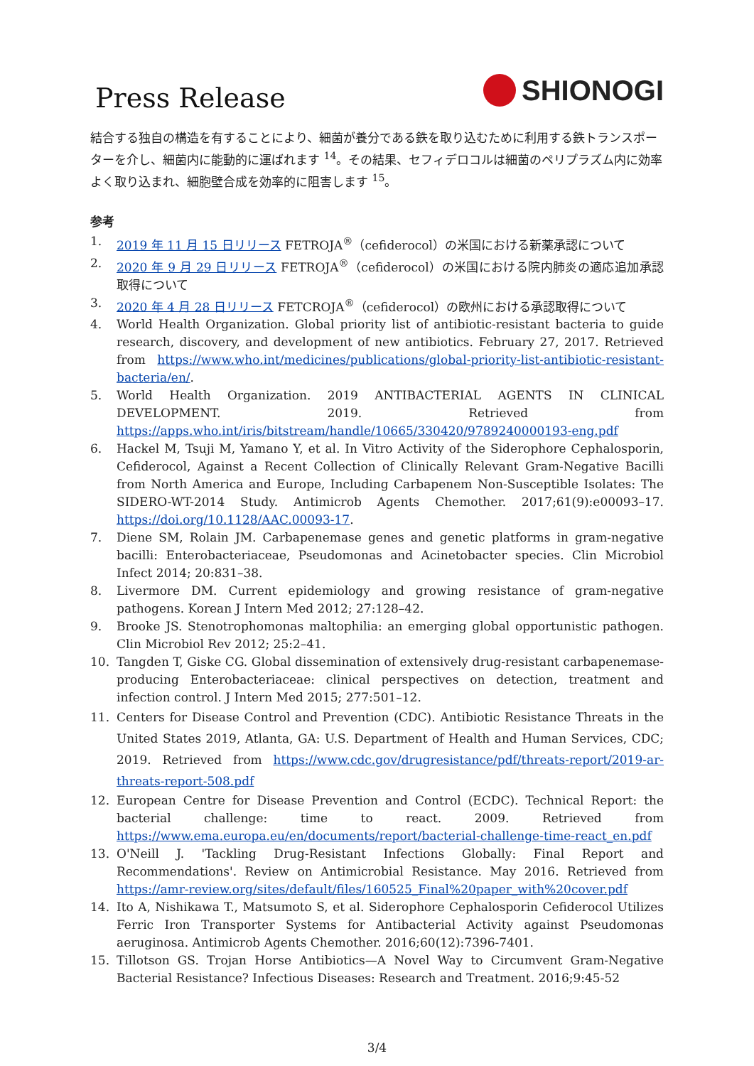Press Release
SHIONOGI
結合する独自の構造を有することにより、細菌が養分である鉄を取り込むために利用する鉄トランスポーターを介し、細菌内に能動的に運ばれます <sup>14</sup>。その結果、セフィデロコルは細菌のペリプラズム内に効率よく取り込まれ、細胞壁合成を効率的に阻害します <sup>15</sup>。
参考
1. 2019 年 11 月 15 日リリース FETROJA<sup>®</sup>（cefiderocol）の米国における新薬承認について
2. 2020 年 9 月 29 日リリース FETROJA<sup>®</sup>（cefiderocol）の米国における院内肺炎の適応追加承認取得について
3. 2020 年 4 月 28 日リリース FETCROJA<sup>®</sup>（cefiderocol）の欧州における承認取得について
4. World Health Organization. Global priority list of antibiotic-resistant bacteria to guide research, discovery, and development of new antibiotics. February 27, 2017. Retrieved from https://www.who.int/medicines/publications/global-priority-list-antibiotic-resistant-bacteria/en/.
5. World Health Organization. 2019 ANTIBACTERIAL AGENTS IN CLINICAL DEVELOPMENT. 2019. Retrieved from https://apps.who.int/iris/bitstream/handle/10665/330420/9789240000193-eng.pdf
6. Hackel M, Tsuji M, Yamano Y, et al. In Vitro Activity of the Siderophore Cephalosporin, Cefiderocol, Against a Recent Collection of Clinically Relevant Gram-Negative Bacilli from North America and Europe, Including Carbapenem Non-Susceptible Isolates: The SIDERO-WT-2014 Study. Antimicrob Agents Chemother. 2017;61(9):e00093–17. https://doi.org/10.1128/AAC.00093-17.
7. Diene SM, Rolain JM. Carbapenemase genes and genetic platforms in gram-negative bacilli: Enterobacteriaceae, Pseudomonas and Acinetobacter species. Clin Microbiol Infect 2014; 20:831–38.
8. Livermore DM. Current epidemiology and growing resistance of gram-negative pathogens. Korean J Intern Med 2012; 27:128–42.
9. Brooke JS. Stenotrophomonas maltophilia: an emerging global opportunistic pathogen. Clin Microbiol Rev 2012; 25:2–41.
10. Tangden T, Giske CG. Global dissemination of extensively drug-resistant carbapenemase-producing Enterobacteriaceae: clinical perspectives on detection, treatment and infection control. J Intern Med 2015; 277:501–12.
11. Centers for Disease Control and Prevention (CDC). Antibiotic Resistance Threats in the United States 2019, Atlanta, GA: U.S. Department of Health and Human Services, CDC; 2019. Retrieved from https://www.cdc.gov/drugresistance/pdf/threats-report/2019-ar-threats-report-508.pdf
12. European Centre for Disease Prevention and Control (ECDC). Technical Report: the bacterial challenge: time to react. 2009. Retrieved from https://www.ema.europa.eu/en/documents/report/bacterial-challenge-time-react_en.pdf
13. O'Neill J. 'Tackling Drug-Resistant Infections Globally: Final Report and Recommendations'. Review on Antimicrobial Resistance. May 2016. Retrieved from https://amr-review.org/sites/default/files/160525_Final%20paper_with%20cover.pdf
14. Ito A, Nishikawa T., Matsumoto S, et al. Siderophore Cephalosporin Cefiderocol Utilizes Ferric Iron Transporter Systems for Antibacterial Activity against Pseudomonas aeruginosa. Antimicrob Agents Chemother. 2016;60(12):7396-7401.
15. Tillotson GS. Trojan Horse Antibiotics—A Novel Way to Circumvent Gram-Negative Bacterial Resistance? Infectious Diseases: Research and Treatment. 2016;9:45-52
3/4